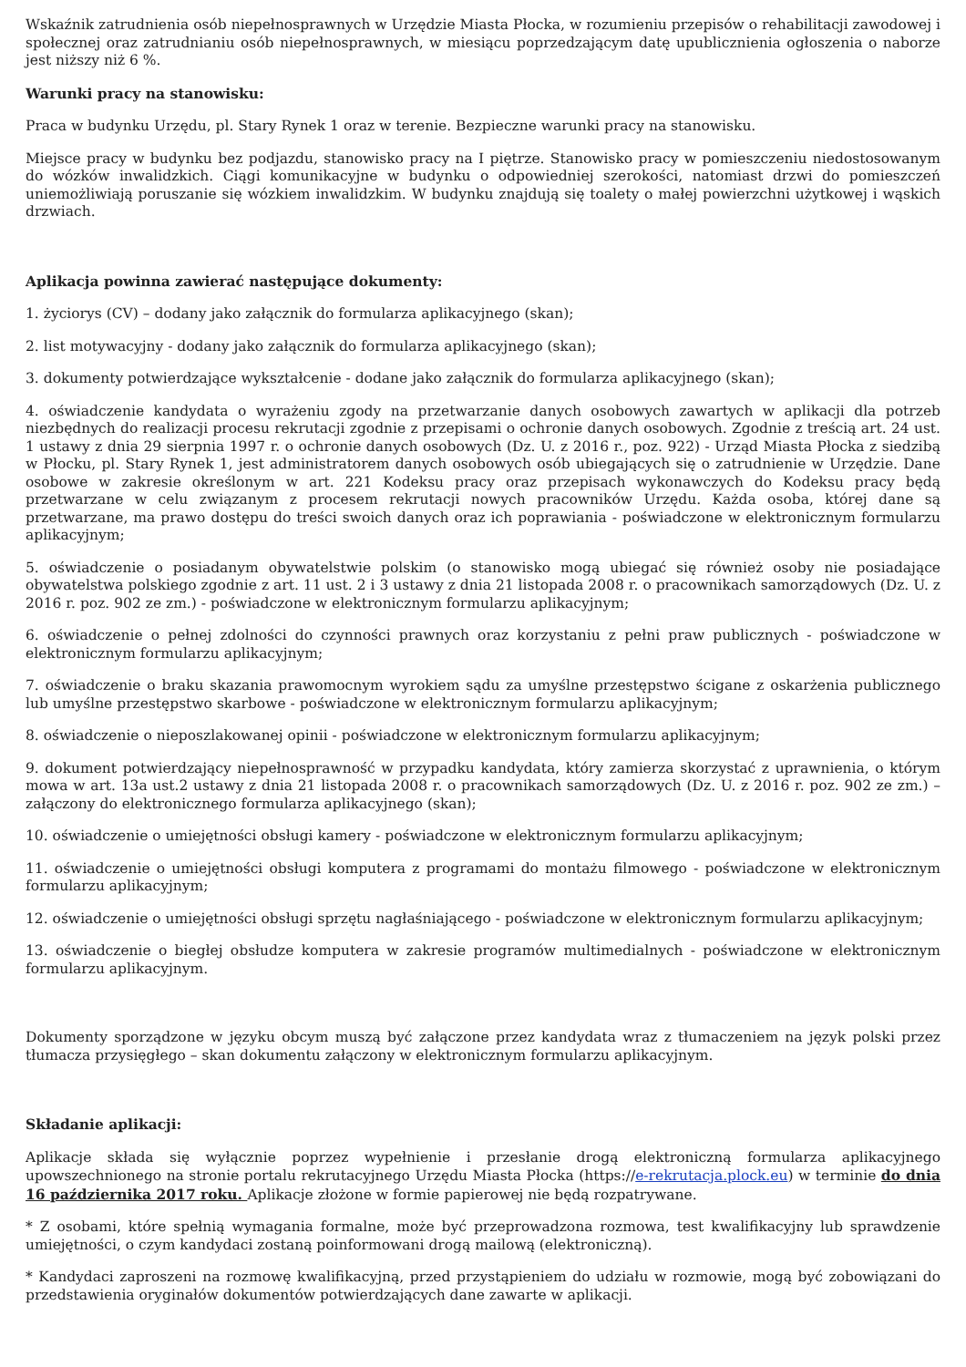Wskaźnik zatrudnienia osób niepełnosprawnych w Urzędzie Miasta Płocka, w rozumieniu przepisów o rehabilitacji zawodowej i społecznej oraz zatrudnianiu osób niepełnosprawnych, w miesiącu poprzedzającym datę upublicznienia ogłoszenia o naborze jest niższy niż 6 %.
Warunki pracy na stanowisku:
Praca w budynku Urzędu, pl. Stary Rynek 1 oraz w terenie. Bezpieczne warunki pracy na stanowisku.
Miejsce pracy w budynku bez podjazdu, stanowisko pracy na I piętrze. Stanowisko pracy w pomieszczeniu niedostosowanym do wózków inwalidzkich. Ciągi komunikacyjne w budynku o odpowiedniej szerokości, natomiast drzwi do pomieszczeń uniemożliwiają poruszanie się wózkiem inwalidzkim. W budynku znajdują się toalety o małej powierzchni użytkowej i wąskich drzwiach.
Aplikacja powinna zawierać następujące dokumenty:
1. życiorys (CV) – dodany jako załącznik do formularza aplikacyjnego (skan);
2. list motywacyjny - dodany jako załącznik do formularza aplikacyjnego (skan);
3. dokumenty potwierdzające wykształcenie - dodane jako załącznik do formularza aplikacyjnego (skan);
4. oświadczenie kandydata o wyrażeniu zgody na przetwarzanie danych osobowych zawartych w aplikacji dla potrzeb niezbędnych do realizacji procesu rekrutacji zgodnie z przepisami o ochronie danych osobowych. Zgodnie z treścią art. 24 ust. 1 ustawy z dnia 29 sierpnia 1997 r. o ochronie danych osobowych (Dz. U. z 2016 r., poz. 922) - Urząd Miasta Płocka z siedzibą w Płocku, pl. Stary Rynek 1, jest administratorem danych osobowych osób ubiegających się o zatrudnienie w Urzędzie. Dane osobowe w zakresie określonym w art. 221 Kodeksu pracy oraz przepisach wykonawczych do Kodeksu pracy będą przetwarzane w celu związanym z procesem rekrutacji nowych pracowników Urzędu. Każda osoba, której dane są przetwarzane, ma prawo dostępu do treści swoich danych oraz ich poprawiania - poświadczone w elektronicznym formularzu aplikacyjnym;
5. oświadczenie o posiadanym obywatelstwie polskim (o stanowisko mogą ubiegać się również osoby nie posiadające obywatelstwa polskiego zgodnie z art. 11 ust. 2 i 3 ustawy z dnia 21 listopada 2008 r. o pracownikach samorządowych (Dz. U. z 2016 r. poz. 902 ze zm.) - poświadczone w elektronicznym formularzu aplikacyjnym;
6. oświadczenie o pełnej zdolności do czynności prawnych oraz korzystaniu z pełni praw publicznych - poświadczone w elektronicznym formularzu aplikacyjnym;
7. oświadczenie o braku skazania prawomocnym wyrokiem sądu za umyślne przestępstwo ścigane z oskarżenia publicznego lub umyślne przestępstwo skarbowe - poświadczone w elektronicznym formularzu aplikacyjnym;
8. oświadczenie o nieposzlakowanej opinii - poświadczone w elektronicznym formularzu aplikacyjnym;
9. dokument potwierdzający niepełnosprawność w przypadku kandydata, który zamierza skorzystać z uprawnienia, o którym mowa w art. 13a ust.2 ustawy z dnia 21 listopada 2008 r. o pracownikach samorządowych (Dz. U. z 2016 r. poz. 902 ze zm.) – załączony do elektronicznego formularza aplikacyjnego (skan);
10. oświadczenie o umiejętności obsługi kamery - poświadczone w elektronicznym formularzu aplikacyjnym;
11. oświadczenie o umiejętności obsługi komputera z programami do montażu filmowego - poświadczone w elektronicznym formularzu aplikacyjnym;
12. oświadczenie o umiejętności obsługi sprzętu nagłaśniającego - poświadczone w elektronicznym formularzu aplikacyjnym;
13. oświadczenie o biegłej obsłudze komputera w zakresie programów multimedialnych - poświadczone w elektronicznym formularzu aplikacyjnym.
Dokumenty sporządzone w języku obcym muszą być załączone przez kandydata wraz z tłumaczeniem na język polski przez tłumacza przysięgłego – skan dokumentu załączony w elektronicznym formularzu aplikacyjnym.
Składanie aplikacji:
Aplikacje składa się wyłącznie poprzez wypełnienie i przesłanie drogą elektroniczną formularza aplikacyjnego upowszechnionego na stronie portalu rekrutacyjnego Urzędu Miasta Płocka (https://e-rekrutacja.plock.eu) w terminie do dnia 16 października 2017 roku. Aplikacje złożone w formie papierowej nie będą rozpatrywane.
* Z osobami, które spełnią wymagania formalne, może być przeprowadzona rozmowa, test kwalifikacyjny lub sprawdzenie umiejętności, o czym kandydaci zostaną poinformowani drogą mailową (elektroniczną).
* Kandydaci zaproszeni na rozmowę kwalifikacyjną, przed przystąpieniem do udziału w rozmowie, mogą być zobowiązani do przedstawienia oryginałów dokumentów potwierdzających dane zawarte w aplikacji.